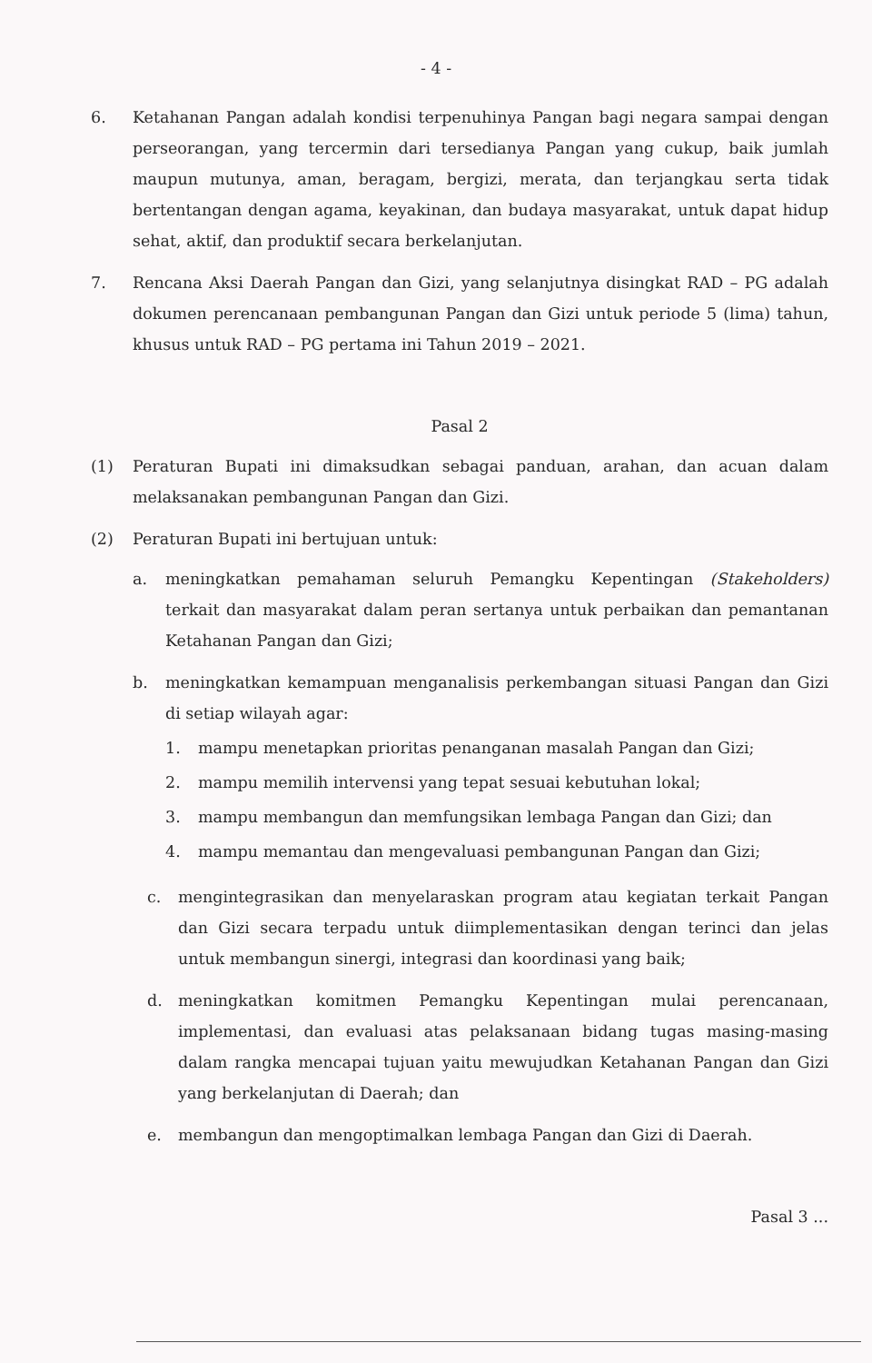- 4 -
6. Ketahanan Pangan adalah kondisi terpenuhinya Pangan bagi negara sampai dengan perseorangan, yang tercermin dari tersedianya Pangan yang cukup, baik jumlah maupun mutunya, aman, beragam, bergizi, merata, dan terjangkau serta tidak bertentangan dengan agama, keyakinan, dan budaya masyarakat, untuk dapat hidup sehat, aktif, dan produktif secara berkelanjutan.
7. Rencana Aksi Daerah Pangan dan Gizi, yang selanjutnya disingkat RAD – PG adalah dokumen perencanaan pembangunan Pangan dan Gizi untuk periode 5 (lima) tahun, khusus untuk RAD – PG pertama ini Tahun 2019 – 2021.
Pasal 2
(1) Peraturan Bupati ini dimaksudkan sebagai panduan, arahan, dan acuan dalam melaksanakan pembangunan Pangan dan Gizi.
(2) Peraturan Bupati ini bertujuan untuk:
a. meningkatkan pemahaman seluruh Pemangku Kepentingan (Stakeholders) terkait dan masyarakat dalam peran sertanya untuk perbaikan dan pemantanan Ketahanan Pangan dan Gizi;
b. meningkatkan kemampuan menganalisis perkembangan situasi Pangan dan Gizi di setiap wilayah agar:
1. mampu menetapkan prioritas penanganan masalah Pangan dan Gizi;
2. mampu memilih intervensi yang tepat sesuai kebutuhan lokal;
3. mampu membangun dan memfungsikan lembaga Pangan dan Gizi; dan
4. mampu memantau dan mengevaluasi pembangunan Pangan dan Gizi;
c. mengintegrasikan dan menyelaraskan program atau kegiatan terkait Pangan dan Gizi secara terpadu untuk diimplementasikan dengan terinci dan jelas untuk membangun sinergi, integrasi dan koordinasi yang baik;
d. meningkatkan komitmen Pemangku Kepentingan mulai perencanaan, implementasi, dan evaluasi atas pelaksanaan bidang tugas masing-masing dalam rangka mencapai tujuan yaitu mewujudkan Ketahanan Pangan dan Gizi yang berkelanjutan di Daerah; dan
e. membangun dan mengoptimalkan lembaga Pangan dan Gizi di Daerah.
Pasal 3 ...